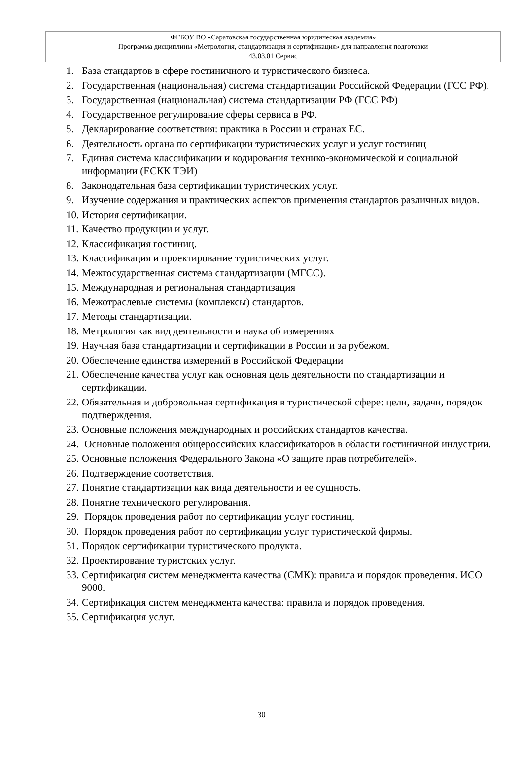ФГБОУ ВО «Саратовская государственная юридическая академия»
Программа дисциплины «Метрология, стандартизация и сертификация» для направления подготовки
43.03.01 Сервис
1. База стандартов в сфере гостиничного и туристического бизнеса.
2. Государственная (национальная) система стандартизации Российской Федерации (ГСС РФ).
3. Государственная (национальная) система стандартизации РФ (ГСС РФ)
4. Государственное регулирование сферы сервиса в РФ.
5. Декларирование соответствия: практика в России и странах ЕС.
6. Деятельность органа по сертификации туристических услуг и услуг гостиниц
7. Единая система классификации и кодирования технико-экономической и социальной информации (ЕСКК ТЭИ)
8. Законодательная база сертификации туристических услуг.
9. Изучение содержания и практических аспектов применения стандартов различных видов.
10. История сертификации.
11. Качество продукции и услуг.
12. Классификация гостиниц.
13. Классификация и проектирование туристических услуг.
14. Межгосударственная система стандартизации (МГСС).
15. Международная и региональная стандартизация
16. Межотраслевые системы (комплексы) стандартов.
17. Методы стандартизации.
18. Метрология как вид деятельности и наука об измерениях
19. Научная база стандартизации и сертификации в России и за рубежом.
20. Обеспечение единства измерений в Российской Федерации
21. Обеспечение качества услуг как основная цель деятельности по стандартизации и сертификации.
22. Обязательная и добровольная сертификация в туристической сфере: цели, задачи, порядок подтверждения.
23. Основные положения международных и российских стандартов качества.
24. Основные положения общероссийских классификаторов в области гостиничной индустрии.
25. Основные положения Федерального Закона «О защите прав потребителей».
26. Подтверждение соответствия.
27. Понятие стандартизации как вида деятельности и ее сущность.
28. Понятие технического регулирования.
29. Порядок проведения работ по сертификации услуг гостиниц.
30. Порядок проведения работ по сертификации услуг туристической фирмы.
31. Порядок сертификации туристического продукта.
32. Проектирование туристских услуг.
33. Сертификация систем менеджмента качества (СМК): правила и порядок проведения. ИСО 9000.
34. Сертификация систем менеджмента качества: правила и порядок проведения.
35. Сертификация услуг.
30